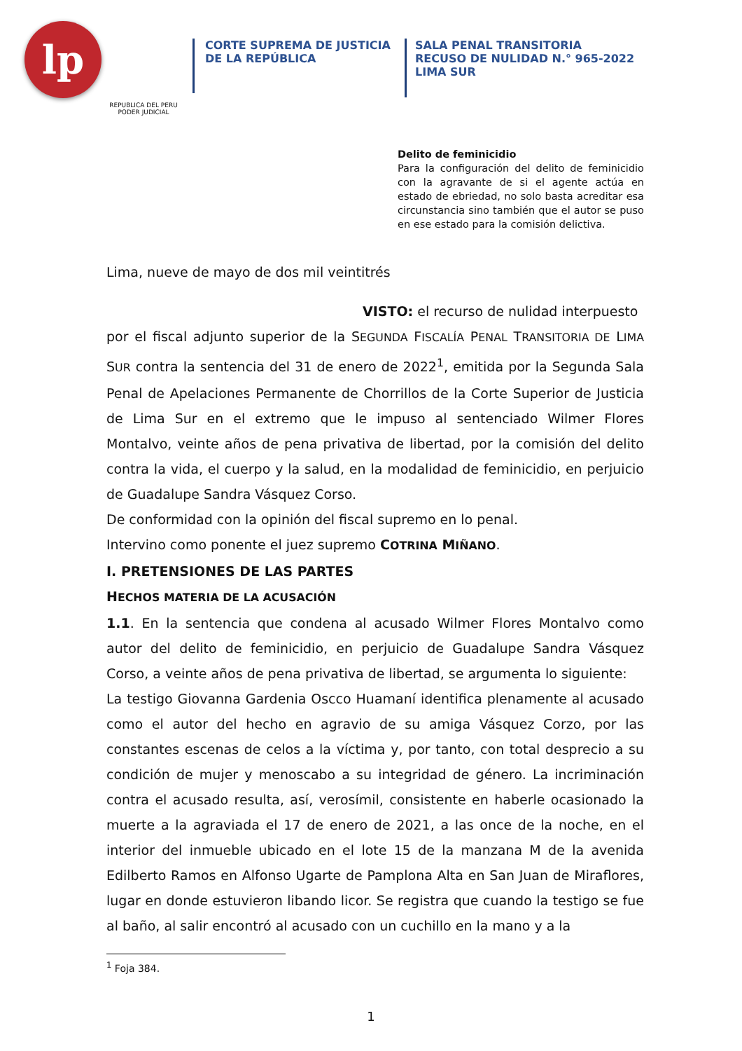lp
REPUBLICA DEL PERU
PODER JUDICIAL
CORTE SUPREMA DE JUSTICIA
DE LA REPÚBLICA
SALA PENAL TRANSITORIA
RECUSO DE NULIDAD N.° 965-2022
LIMA SUR
Delito de feminicidio
Para la configuración del delito de feminicidio con la agravante de si el agente actúa en estado de ebriedad, no solo basta acreditar esa circunstancia sino también que el autor se puso en ese estado para la comisión delictiva.
Lima, nueve de mayo de dos mil veintitrés
VISTO: el recurso de nulidad interpuesto
por el fiscal adjunto superior de la SEGUNDA FISCALÍA PENAL TRANSITORIA DE LIMA SUR contra la sentencia del 31 de enero de 2022<sup>1</sup>, emitida por la Segunda Sala Penal de Apelaciones Permanente de Chorrillos de la Corte Superior de Justicia de Lima Sur en el extremo que le impuso al sentenciado Wilmer Flores Montalvo, veinte años de pena privativa de libertad, por la comisión del delito contra la vida, el cuerpo y la salud, en la modalidad de feminicidio, en perjuicio de Guadalupe Sandra Vásquez Corso.
De conformidad con la opinión del fiscal supremo en lo penal.
Intervino como ponente el juez supremo COTRINA MIÑANO.
I. PRETENSIONES DE LAS PARTES
HECHOS MATERIA DE LA ACUSACIÓN
1.1. En la sentencia que condena al acusado Wilmer Flores Montalvo como autor del delito de feminicidio, en perjuicio de Guadalupe Sandra Vásquez Corso, a veinte años de pena privativa de libertad, se argumenta lo siguiente:
La testigo Giovanna Gardenia Oscco Huamaní identifica plenamente al acusado como el autor del hecho en agravio de su amiga Vásquez Corzo, por las constantes escenas de celos a la víctima y, por tanto, con total desprecio a su condición de mujer y menoscabo a su integridad de género. La incriminación contra el acusado resulta, así, verosímil, consistente en haberle ocasionado la muerte a la agraviada el 17 de enero de 2021, a las once de la noche, en el interior del inmueble ubicado en el lote 15 de la manzana M de la avenida Edilberto Ramos en Alfonso Ugarte de Pamplona Alta en San Juan de Miraflores, lugar en donde estuvieron libando licor. Se registra que cuando la testigo se fue al baño, al salir encontró al acusado con un cuchillo en la mano y a la
<sup>1</sup> Foja 384.
1